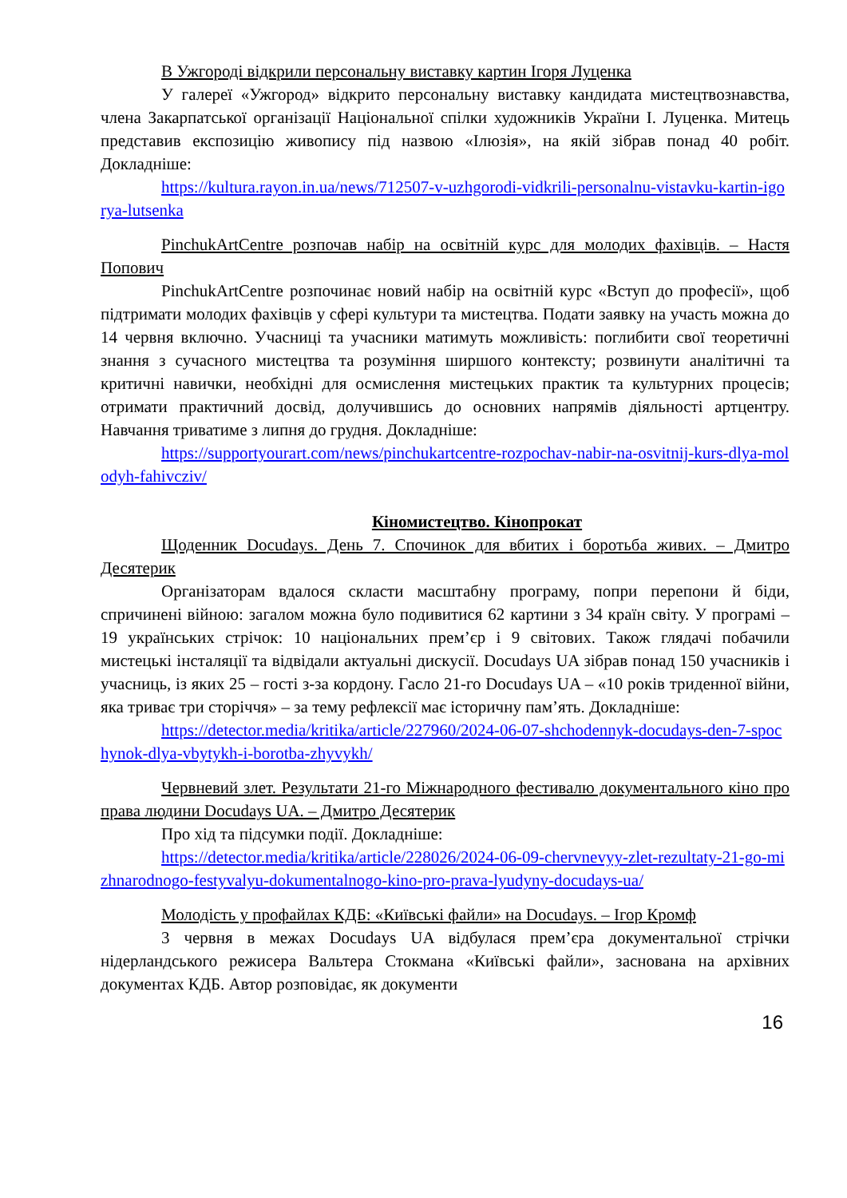В Ужгороді відкрили персональну виставку картин Ігоря Луценка
У галереї «Ужгород» відкрито персональну виставку кандидата мистецтвознавства, члена Закарпатської організації Національної спілки художників України І. Луценка. Митець представив експозицію живопису під назвою «Ілюзія», на якій зібрав понад 40 робіт. Докладніше:
https://kultura.rayon.in.ua/news/712507-v-uzhgorodi-vidkrili-personalnu-vistavku-kartin-igorya-lutsenka
PinchukArtCentre розпочав набір на освітній курс для молодих фахівців. – Настя Попович
PinchukArtCentre розпочинає новий набір на освітній курс «Вступ до професії», щоб підтримати молодих фахівців у сфері культури та мистецтва. Подати заявку на участь можна до 14 червня включно. Учасниці та учасники матимуть можливість: поглибити свої теоретичні знання з сучасного мистецтва та розуміння ширшого контексту; розвинути аналітичні та критичні навички, необхідні для осмислення мистецьких практик та культурних процесів; отримати практичний досвід, долучившись до основних напрямів діяльності артцентру. Навчання триватиме з липня до грудня. Докладніше:
https://supportyourart.com/news/pinchukartcentre-rozpochav-nabir-na-osvitnij-kurs-dlya-molodyh-fahivcziv/
Кіномистецтво. Кінопрокат
Щоденник Docudays. День 7. Спочинок для вбитих і боротьба живих. – Дмитро Десятерик
Організаторам вдалося скласти масштабну програму, попри перепони й біди, спричинені війною: загалом можна було подивитися 62 картини з 34 країн світу. У програмі – 19 українських стрічок: 10 національних прем’єр і 9 світових. Також глядачі побачили мистецькі інсталяції та відвідали актуальні дискусії. Docudays UA зібрав понад 150 учасників і учасниць, із яких 25 – гості з-за кордону. Гасло 21-го Docudays UA – «10 років триденної війни, яка триває три сторіччя» – за тему рефлексії має історичну пам’ять. Докладніше:
https://detector.media/kritika/article/227960/2024-06-07-shchodennyk-docudays-den-7-spochynok-dlya-vbytykh-i-borotba-zhyvykh/
Червневий злет. Результати 21-го Міжнародного фестивалю документального кіно про права людини Docudays UA. – Дмитро Десятерик
Про хід та підсумки події. Докладніше:
https://detector.media/kritika/article/228026/2024-06-09-chervnevyy-zlet-rezultaty-21-go-mizhnarodnogo-festyvalyu-dokumentalnogo-kino-pro-prava-lyudyny-docudays-ua/
Молодість у профайлах КДБ: «Київські файли» на Docudays. – Ігор Кромф
3 червня в межах Docudays UA відбулася прем’єра документальної стрічки нідерландського режисера Вальтера Стокмана «Київські файли», заснована на архівних документах КДБ. Автор розповідає, як документи
16